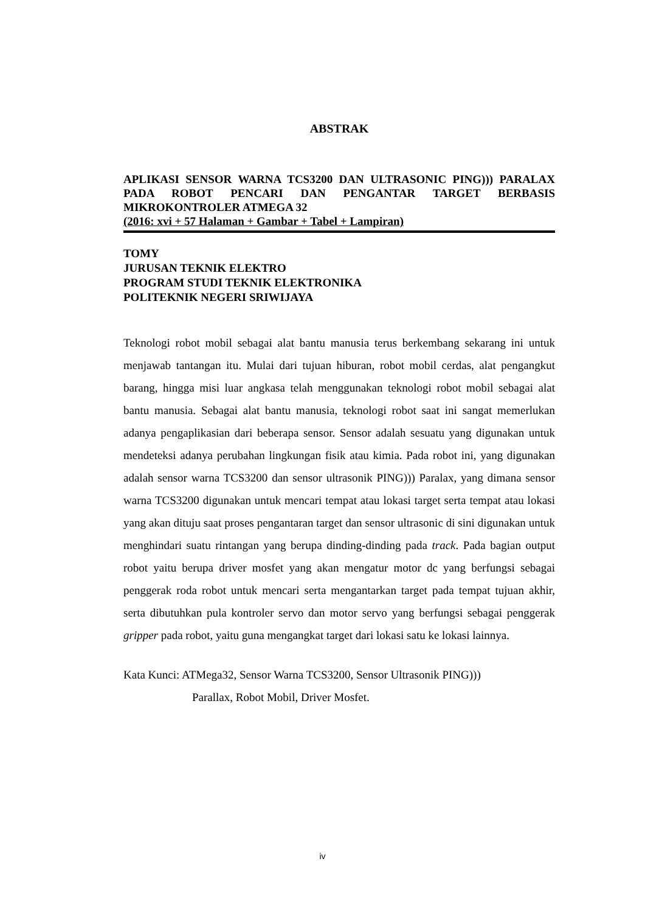ABSTRAK
APLIKASI SENSOR WARNA TCS3200 DAN ULTRASONIC PING))) PARALAX PADA ROBOT PENCARI DAN PENGANTAR TARGET BERBASIS MIKROKONTROLER ATMEGA 32
(2016: xvi + 57 Halaman + Gambar + Tabel + Lampiran)
TOMY
JURUSAN TEKNIK ELEKTRO
PROGRAM STUDI TEKNIK ELEKTRONIKA
POLITEKNIK NEGERI SRIWIJAYA
Teknologi robot mobil sebagai alat bantu manusia terus berkembang sekarang ini untuk menjawab tantangan itu. Mulai dari tujuan hiburan, robot mobil cerdas, alat pengangkut barang, hingga misi luar angkasa telah menggunakan teknologi robot mobil sebagai alat bantu manusia. Sebagai alat bantu manusia, teknologi robot saat ini sangat memerlukan adanya pengaplikasian dari beberapa sensor. Sensor adalah sesuatu yang digunakan untuk mendeteksi adanya perubahan lingkungan fisik atau kimia. Pada robot ini, yang digunakan adalah sensor warna TCS3200 dan sensor ultrasonik PING))) Paralax, yang dimana sensor warna TCS3200 digunakan untuk mencari tempat atau lokasi target serta tempat atau lokasi yang akan dituju saat proses pengantaran target dan sensor ultrasonic di sini digunakan untuk menghindari suatu rintangan yang berupa dinding-dinding pada track. Pada bagian output robot yaitu berupa driver mosfet yang akan mengatur motor dc yang berfungsi sebagai penggerak roda robot untuk mencari serta mengantarkan target pada tempat tujuan akhir, serta dibutuhkan pula kontroler servo dan motor servo yang berfungsi sebagai penggerak gripper pada robot, yaitu guna mengangkat target dari lokasi satu ke lokasi lainnya.
Kata Kunci: ATMega32, Sensor Warna TCS3200, Sensor Ultrasonik PING)))
Parallax, Robot Mobil, Driver Mosfet.
iv